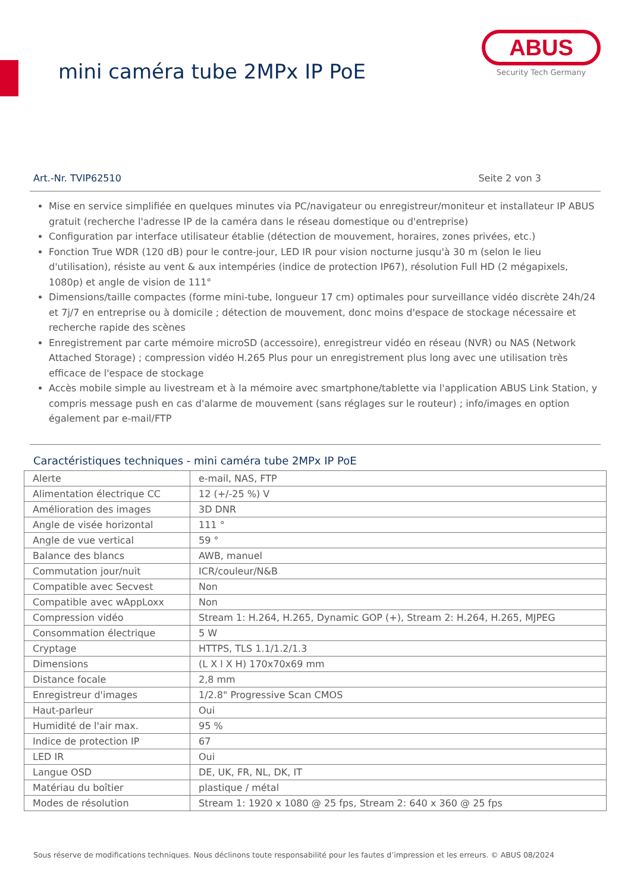mini caméra tube 2MPx IP PoE
ABUS
Security Tech Germany
Art.-Nr. TVIP62510 Seite 2 von 3
Mise en service simplifiée en quelques minutes via PC/navigateur ou enregistreur/moniteur et installateur IP ABUS gratuit (recherche l'adresse IP de la caméra dans le réseau domestique ou d'entreprise)
Configuration par interface utilisateur établie (détection de mouvement, horaires, zones privées, etc.)
Fonction True WDR (120 dB) pour le contre-jour, LED IR pour vision nocturne jusqu'à 30 m (selon le lieu d'utilisation), résiste au vent & aux intempéries (indice de protection IP67), résolution Full HD (2 mégapixels, 1080p) et angle de vision de 111°
Dimensions/taille compactes (forme mini-tube, longueur 17 cm) optimales pour surveillance vidéo discrète 24h/24 et 7j/7 en entreprise ou à domicile ; détection de mouvement, donc moins d'espace de stockage nécessaire et recherche rapide des scènes
Enregistrement par carte mémoire microSD (accessoire), enregistreur vidéo en réseau (NVR) ou NAS (Network Attached Storage) ; compression vidéo H.265 Plus pour un enregistrement plus long avec une utilisation très efficace de l'espace de stockage
Accès mobile simple au livestream et à la mémoire avec smartphone/tablette via l'application ABUS Link Station, y compris message push en cas d'alarme de mouvement (sans réglages sur le routeur) ; info/images en option également par e-mail/FTP
Caractéristiques techniques - mini caméra tube 2MPx IP PoE
| Alerte | e-mail, NAS, FTP |
| Alimentation électrique CC | 12 (+/-25 %) V |
| Amélioration des images | 3D DNR |
| Angle de visée horizontal | 111 ° |
| Angle de vue vertical | 59 ° |
| Balance des blancs | AWB, manuel |
| Commutation jour/nuit | ICR/couleur/N&B |
| Compatible avec Secvest | Non |
| Compatible avec wAppLoxx | Non |
| Compression vidéo | Stream 1: H.264, H.265, Dynamic GOP (+), Stream 2: H.264, H.265, MJPEG |
| Consommation électrique | 5 W |
| Cryptage | HTTPS, TLS 1.1/1.2/1.3 |
| Dimensions | (L X l X H) 170x70x69 mm |
| Distance focale | 2,8 mm |
| Enregistreur d'images | 1/2.8" Progressive Scan CMOS |
| Haut-parleur | Oui |
| Humidité de l'air max. | 95 % |
| Indice de protection IP | 67 |
| LED IR | Oui |
| Langue OSD | DE, UK, FR, NL, DK, IT |
| Matériau du boîtier | plastique / métal |
| Modes de résolution | Stream 1: 1920 x 1080 @ 25 fps, Stream 2: 640 x 360 @ 25 fps |
Sous réserve de modifications techniques. Nous déclinons toute responsabilité pour les fautes d’impression et les erreurs. © ABUS 08/2024